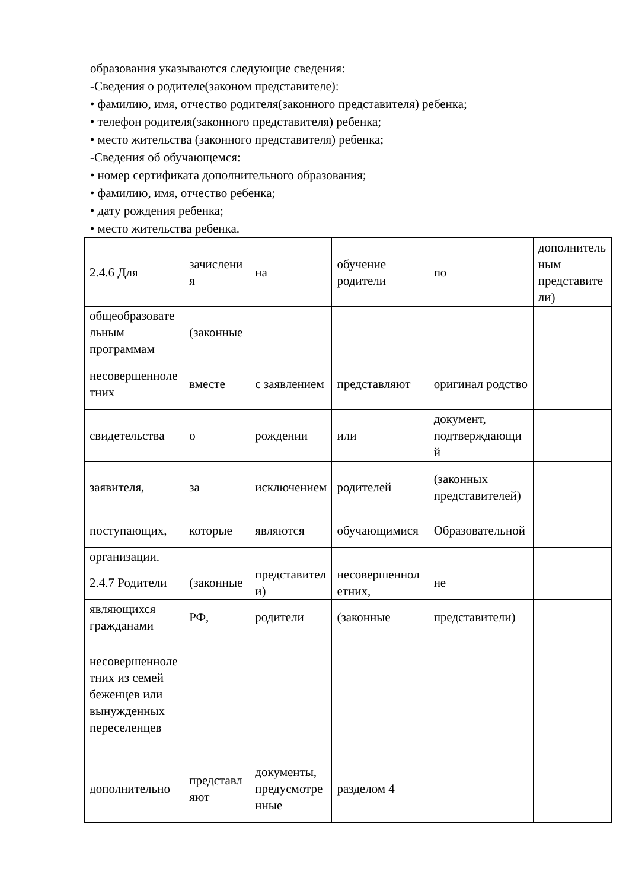образования указываются следующие сведения:
-Сведения о родителе(законом представителе):
• фамилию, имя, отчество родителя(законного представителя) ребенка;
• телефон родителя(законного представителя) ребенка;
• место жительства (законного представителя) ребенка;
-Сведения об обучающемся:
• номер сертификата дополнительного образования;
• фамилию, имя, отчество ребенка;
• дату рождения ребенка;
• место жительства ребенка.
| 2.4.6 Для | зачисления | на | обучение родители | по | дополнительным представители) |
| общеобразовательным программам | (законные | | | | |
| несовершеннолетних | вместе | с заявлением | представляют | оригинал родство | |
| свидетельства | о | рождении | или | документ, подтверждающий | |
| заявителя, | за | исключением | родителей | (законных представителей) | |
| поступающих, | которые | являются | обучающимися | Образовательной | |
| организации. | | | | | |
| 2.4.7 Родители | (законные | представители) | несовершеннолетних, | не | |
| являющихся гражданами | РФ, | родители | (законные | представители) | |
| несовершеннолетних из семей беженцев или вынужденных переселенцев | | | | | |
| дополнительно | представляют | документы, предусмотренные | разделом 4 | | |